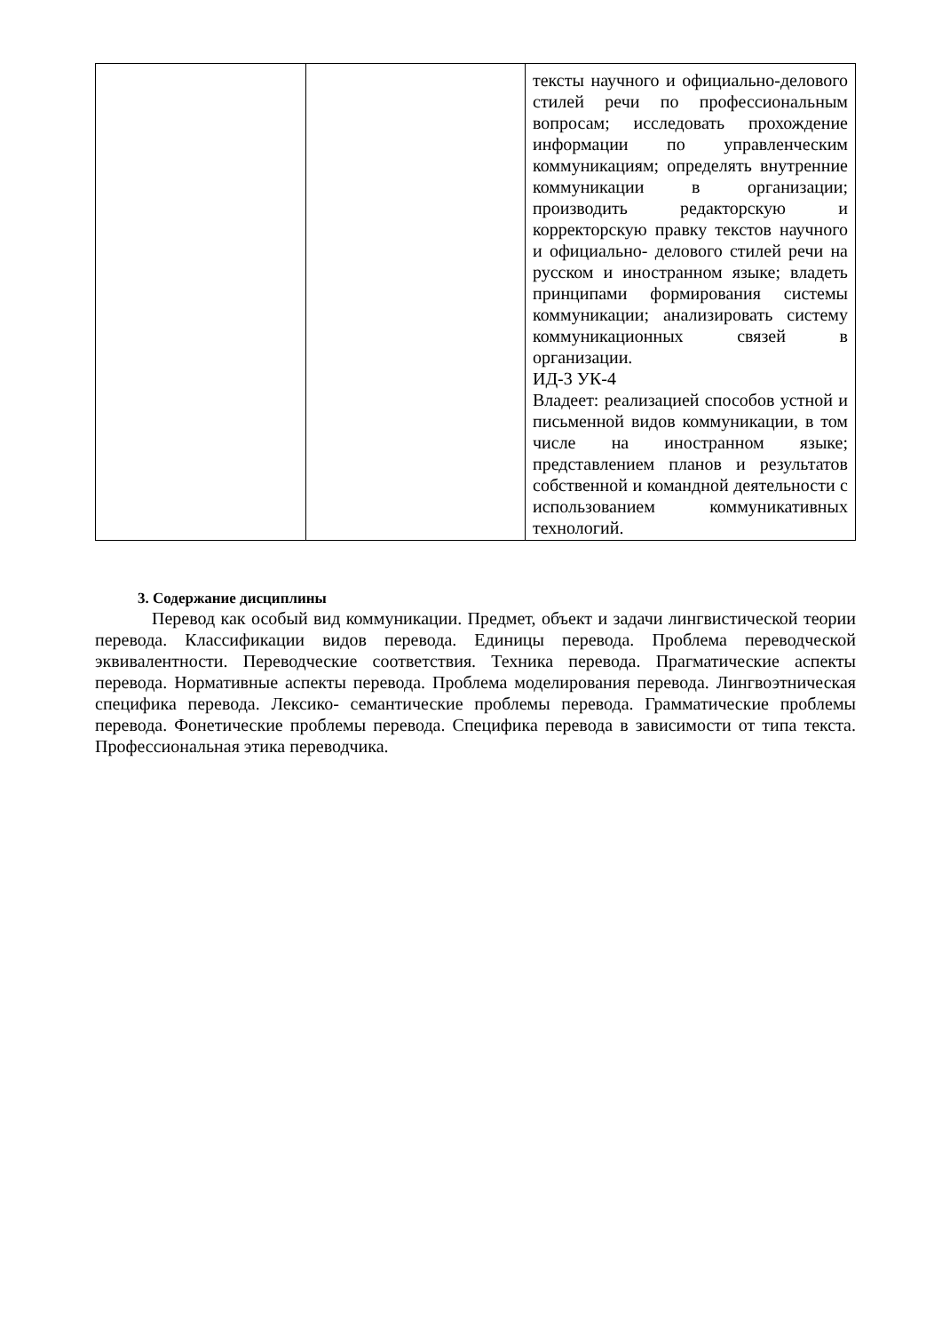| | | тексты научного и официально-делового стилей речи по профессиональным вопросам; исследовать прохождение информации по управленческим коммуникациям; определять внутренние коммуникации в организации; производить редакторскую и корректорскую правку текстов научного и официально- делового стилей речи на русском и иностранном языке; владеть принципами формирования системы коммуникации; анализировать систему коммуникационных связей в организации. ИД-3 УК-4 Владеет: реализацией способов устной и письменной видов коммуникации, в том числе на иностранном языке; представлением планов и результатов собственной и командной деятельности с использованием коммуникативных технологий. |
3. Содержание дисциплины
Перевод как особый вид коммуникации. Предмет, объект и задачи лингвистической теории перевода. Классификации видов перевода. Единицы перевода. Проблема переводческой эквивалентности. Переводческие соответствия. Техника перевода. Прагматические аспекты перевода. Нормативные аспекты перевода. Проблема моделирования перевода. Лингвоэтническая специфика перевода. Лексико- семантические проблемы перевода. Грамматические проблемы перевода. Фонетические проблемы перевода. Специфика перевода в зависимости от типа текста. Профессиональная этика переводчика.